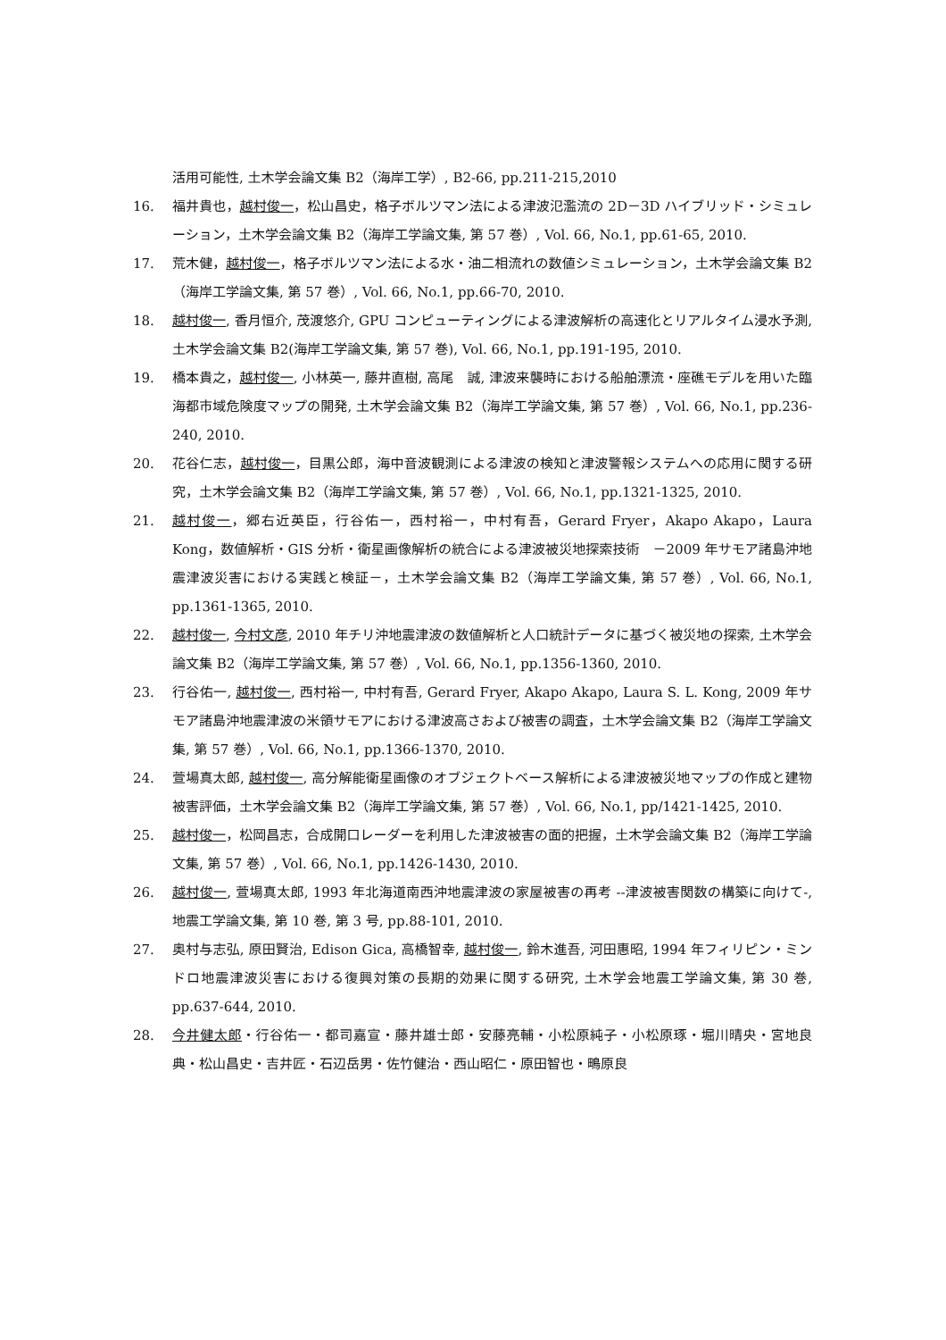活用可能性, 土木学会論文集 B2（海岸工学）, B2-66, pp.211-215,2010
16. 福井貴也，越村俊一，松山昌史，格子ボルツマン法による津波氾濫流の 2D－3D ハイブリッド・シミュレーション，土木学会論文集 B2（海岸工学論文集, 第 57 巻）, Vol. 66, No.1, pp.61-65, 2010.
17. 荒木健，越村俊一，格子ボルツマン法による水・油二相流れの数値シミュレーション，土木学会論文集 B2（海岸工学論文集, 第 57 巻）, Vol. 66, No.1, pp.66-70, 2010.
18. 越村俊一, 香月恒介, 茂渡悠介, GPU コンピューティングによる津波解析の高速化とリアルタイム浸水予測, 土木学会論文集 B2(海岸工学論文集, 第 57 巻), Vol. 66, No.1, pp.191-195, 2010.
19. 橋本貴之，越村俊一, 小林英一, 藤井直樹, 高尾　誠, 津波来襲時における船舶漂流・座礁モデルを用いた臨海都市域危険度マップの開発, 土木学会論文集 B2（海岸工学論文集, 第 57 巻）, Vol. 66, No.1, pp.236-240, 2010.
20. 花谷仁志，越村俊一，目黒公郎，海中音波観測による津波の検知と津波警報システムへの応用に関する研究，土木学会論文集 B2（海岸工学論文集, 第 57 巻）, Vol. 66, No.1, pp.1321-1325, 2010.
21. 越村俊一，郷右近英臣，行谷佑一，西村裕一，中村有吾，Gerard Fryer，Akapo Akapo，Laura Kong，数値解析・GIS 分析・衛星画像解析の統合による津波被災地探索技術　－2009 年サモア諸島沖地震津波災害における実践と検証－，土木学会論文集 B2（海岸工学論文集, 第 57 巻）, Vol. 66, No.1, pp.1361-1365, 2010.
22. 越村俊一, 今村文彦, 2010 年チリ沖地震津波の数値解析と人口統計データに基づく被災地の探索, 土木学会論文集 B2（海岸工学論文集, 第 57 巻）, Vol. 66, No.1, pp.1356-1360, 2010.
23. 行谷佑一, 越村俊一, 西村裕一, 中村有吾, Gerard Fryer, Akapo Akapo, Laura S. L. Kong, 2009 年サモア諸島沖地震津波の米領サモアにおける津波高さおよび被害の調査，土木学会論文集 B2（海岸工学論文集, 第 57 巻）, Vol. 66, No.1, pp.1366-1370, 2010.
24. 萱場真太郎, 越村俊一, 高分解能衛星画像のオブジェクトベース解析による津波被災地マップの作成と建物被害評価，土木学会論文集 B2（海岸工学論文集, 第 57 巻）, Vol. 66, No.1, pp/1421-1425, 2010.
25. 越村俊一，松岡昌志，合成開口レーダーを利用した津波被害の面的把握，土木学会論文集 B2（海岸工学論文集, 第 57 巻）, Vol. 66, No.1, pp.1426-1430, 2010.
26. 越村俊一, 萱場真太郎, 1993 年北海道南西沖地震津波の家屋被害の再考 --津波被害関数の構築に向けて-, 地震工学論文集, 第 10 巻, 第 3 号, pp.88-101, 2010.
27. 奥村与志弘, 原田賢治, Edison Gica, 高橋智幸, 越村俊一, 鈴木進吾, 河田惠昭, 1994 年フィリピン・ミンドロ地震津波災害における復興対策の長期的効果に関する研究, 土木学会地震工学論文集, 第 30 巻, pp.637-644, 2010.
28. 今井健太郎・行谷佑一・都司嘉宣・藤井雄士郎・安藤亮輔・小松原純子・小松原琢・堀川晴央・宮地良典・松山昌史・吉井匠・石辺岳男・佐竹健治・西山昭仁・原田智也・鴫原良